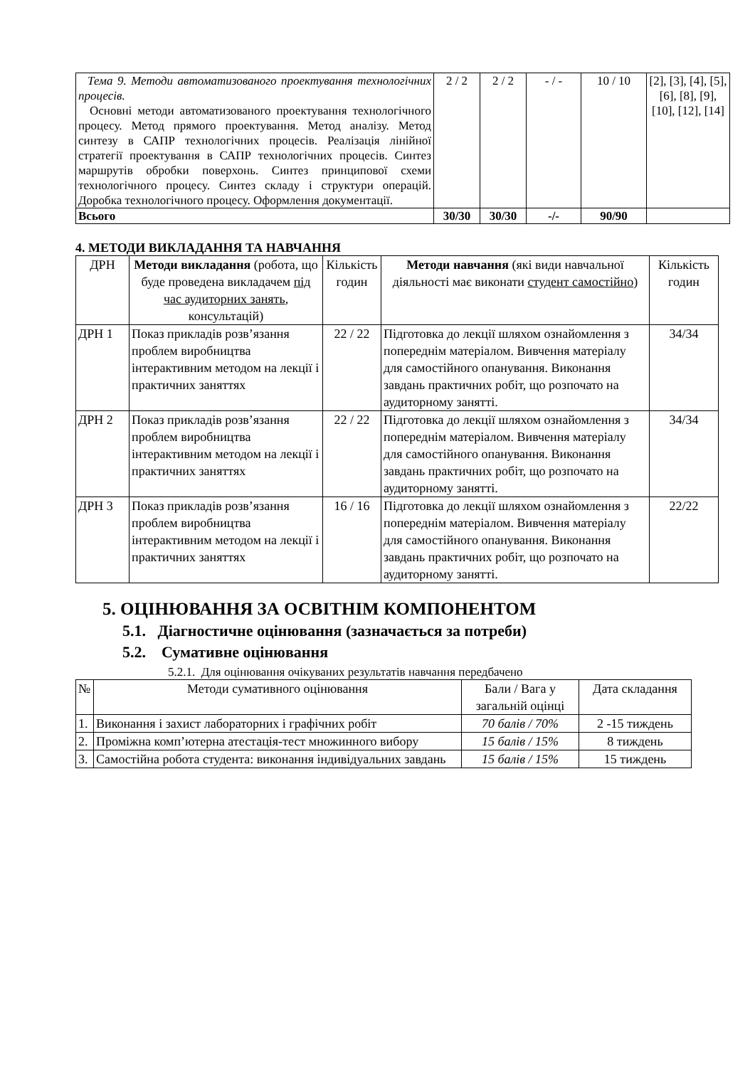| Тема 9. Методи автоматизованого проектування технологічних процесів. Основні методи автоматизованого проектування технологічного процесу. Метод прямого проектування. Метод аналізу. Метод синтезу в САПР технологічних процесів. Реалізація лінійної стратегії проектування в САПР технологічних процесів. Синтез маршрутів обробки поверхонь. Синтез принципової схеми технологічного процесу. Синтез складу і структури операцій. Доробка технологічного процесу. Оформлення документації. | 2 / 2 | 2 / 2 | - / - | 10 / 10 | [2], [3], [4], [5], [6], [8], [9], [10], [12], [14] |
| Всього | 30/30 | 30/30 | -/- | 90/90 | |
4. МЕТОДИ ВИКЛАДАННЯ ТА НАВЧАННЯ
| ДРН | Методи викладання (робота, що буде проведена викладачем під час аудиторних занять , консультацій) | Кількість годин | Методи навчання (які види навчальної діяльності має виконати студент самостійно ) | Кількість годин |
| ДРН 1 | Показ прикладів розв’язання проблем виробництва інтерактивним методом на лекції і практичних заняттях | 22 / 22 | Підготовка до лекції шляхом ознайомлення з попереднім матеріалом. Вивчення матеріалу для самостійного опанування. Виконання завдань практичних робіт, що розпочато на аудиторному занятті. | 34/34 |
| ДРН 2 | Показ прикладів розв’язання проблем виробництва інтерактивним методом на лекції і практичних заняттях | 22 / 22 | Підготовка до лекції шляхом ознайомлення з попереднім матеріалом. Вивчення матеріалу для самостійного опанування. Виконання завдань практичних робіт, що розпочато на аудиторному занятті. | 34/34 |
| ДРН 3 | Показ прикладів розв’язання проблем виробництва інтерактивним методом на лекції і практичних заняттях | 16 / 16 | Підготовка до лекції шляхом ознайомлення з попереднім матеріалом. Вивчення матеріалу для самостійного опанування. Виконання завдань практичних робіт, що розпочато на аудиторному занятті. | 22/22 |
5. ОЦІНЮВАННЯ ЗА ОСВІТНІМ КОМПОНЕНТОМ
5.1. Діагностичне оцінювання (зазначається за потреби)
5.2. Сумативне оцінювання
5.2.1. Для оцінювання очікуваних результатів навчання передбачено
| № | Методи сумативного оцінювання | Бали / Вага у загальній оцінці | Дата складання |
| 1. | Виконання і захист лабораторних і графічних робіт | 70 балів / 70% | 2 -15 тиждень |
| 2. | Проміжна комп’ютерна атестація-тест множинного вибору | 15 балів / 15% | 8 тиждень |
| 3. | Самостійна робота студента: виконання індивідуальних завдань | 15 балів / 15% | 15 тиждень |